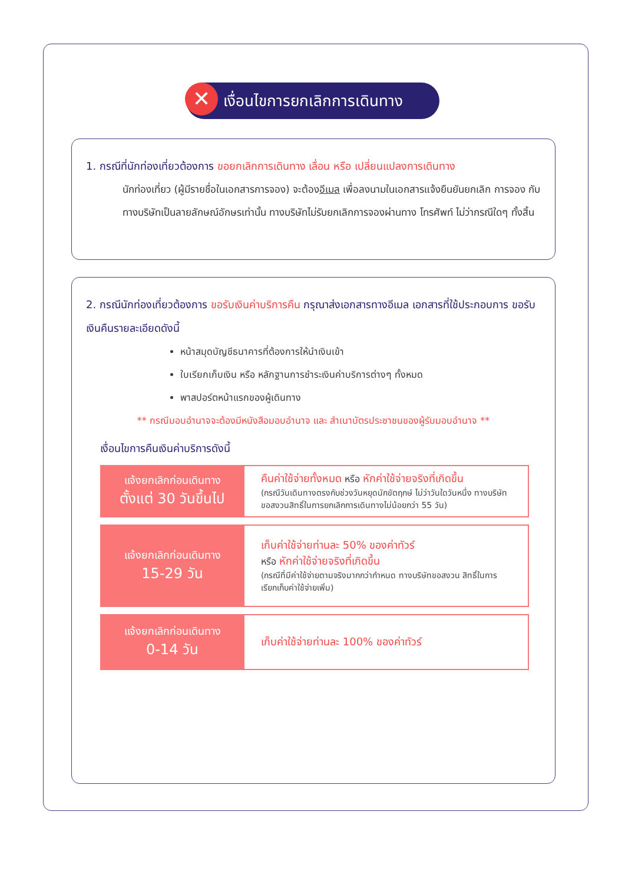เงื่อนไขการยกเลิกการเดินทาง
✕
1. กรณีที่นักท่องเที่ยวต้องการ ขอยกเลิกการเดินทาง เลื่อน หรือ เปลี่ยนแปลงการเดินทาง
นักท่องเที่ยว (ผู้มีรายชื่อในเอกสารการจอง) จะต้องอีเมล เพื่อลงนามในเอกสารแจ้งยืนยันยกเลิก การจอง กับทางบริษัทเป็นลายลักษณ์อักษรเท่านั้น ทางบริษัทไม่รับยกเลิกการจองผ่านทาง โทรศัพท์ ไม่ว่ากรณีใดๆ ทั้งสิ้น
2. กรณีนักท่องเที่ยวต้องการ ขอรับเงินค่าบริการคืน กรุณาส่งเอกสารทางอีเมล เอกสารที่ใช้ประกอบการ ขอรับเงินคืนรายละเอียดดังนี้
หน้าสมุดบัญชีธนาคารที่ต้องการให้นำเงินเข้า
ใบเรียกเก็บเงิน หรือ หลักฐานการชำระเงินค่าบริการต่างๆ ทั้งหมด
พาสปอร์ตหน้าแรกของผู้เดินทาง
** กรณีมอบอำนาจจะต้องมีหนังสือมอบอำนาจ และ สำเนาบัตรประชาชนของผู้รับมอบอำนาจ **
เงื่อนไขการคืนเงินค่าบริการดังนี้
| แจ้งยกเลิกก่อนเดินทาง ตั้งแต่ 30 วันขึ้นไป | คืนค่าใช้จ่ายทั้งหมด หรือ หักค่าใช้จ่ายจริงที่เกิดขึ้น (กรณีวันเดินทางตรงกับช่วงวันหยุดนักขัตฤกษ์ ไม่ว่าวันใดวันหนึ่ง ทางบริษัทขอสงวนสิทธิ์ในการยกเลิกการเดินทางไม่น้อยกว่า 55 วัน) |
| แจ้งยกเลิกก่อนเดินทาง 15-29 วัน | เก็บค่าใช้จ่ายท่านละ 50% ของค่าทัวร์ หรือ หักค่าใช้จ่ายจริงที่เกิดขึ้น (กรณีที่มีค่าใช้จ่ายตามจริงมากกว่ากำหนด ทางบริษัทขอสงวน สิทธิ์ในการเรียกเก็บค่าใช้จ่ายเพิ่ม) |
| แจ้งยกเลิกก่อนเดินทาง 0-14 วัน | เก็บค่าใช้จ่ายท่านละ 100% ของค่าทัวร์ |